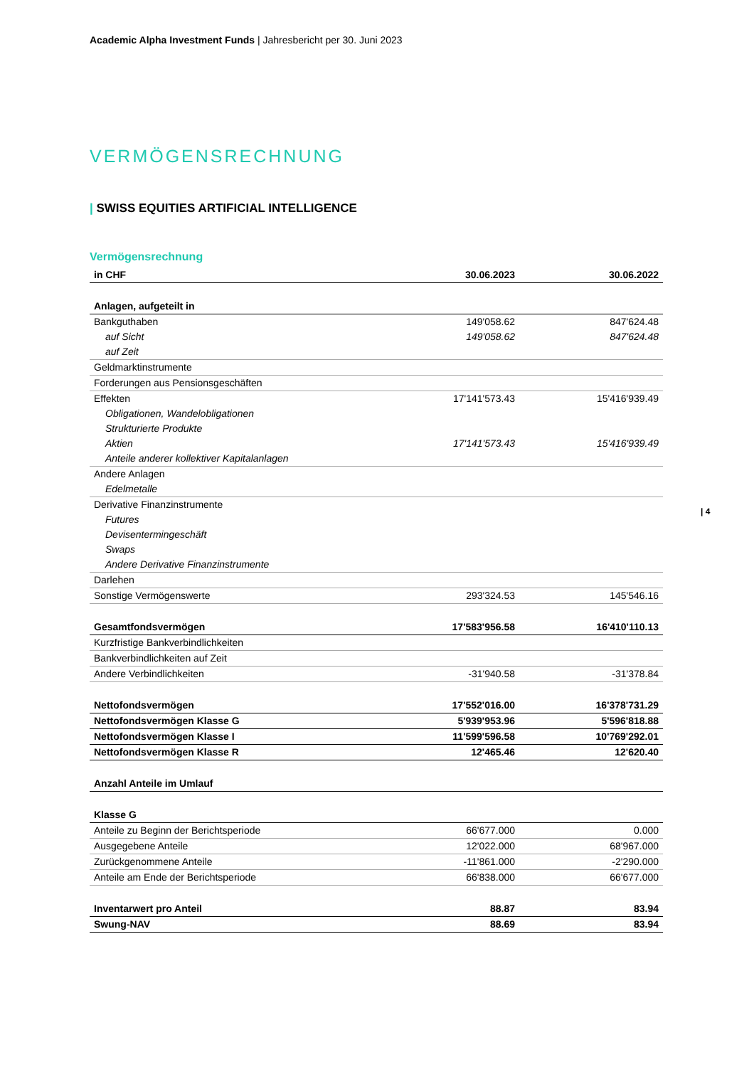Academic Alpha Investment Funds | Jahresbericht per 30. Juni 2023
VERMÖGENSRECHNUNG
| SWISS EQUITIES ARTIFICIAL INTELLIGENCE
Vermögensrechnung
| 4
| in CHF | 30.06.2023 | 30.06.2022 |
| --- | --- | --- |
| Anlagen, aufgeteilt in | | |
| Bankguthaben | 149'058.62 | 847'624.48 |
| auf Sicht | 149'058.62 | 847'624.48 |
| auf Zeit | | |
| Geldmarktinstrumente | | |
| Forderungen aus Pensionsgeschäften | | |
| Effekten | 17'141'573.43 | 15'416'939.49 |
| Obligationen, Wandelobligationen | | |
| Strukturierte Produkte | | |
| Aktien | 17'141'573.43 | 15'416'939.49 |
| Anteile anderer kollektiver Kapitalanlagen | | |
| Andere Anlagen | | |
| Edelmetalle | | |
| Derivative Finanzinstrumente | | |
| Futures | | |
| Devisentermingeschäft | | |
| Swaps | | |
| Andere Derivative Finanzinstrumente | | |
| Darlehen | | |
| Sonstige Vermögenswerte | 293'324.53 | 145'546.16 |
| Gesamtfondsvermögen | 17'583'956.58 | 16'410'110.13 |
| Kurzfristige Bankverbindlichkeiten | | |
| Bankverbindlichkeiten auf Zeit | | |
| Andere Verbindlichkeiten | -31'940.58 | -31'378.84 |
| Nettofondsvermögen | 17'552'016.00 | 16'378'731.29 |
| Nettofondsvermögen Klasse G | 5'939'953.96 | 5'596'818.88 |
| Nettofondsvermögen Klasse I | 11'599'596.58 | 10'769'292.01 |
| Nettofondsvermögen Klasse R | 12'465.46 | 12'620.40 |
| Anzahl Anteile im Umlauf | | |
| Klasse G | | |
| Anteile zu Beginn der Berichtsperiode | 66'677.000 | 0.000 |
| Ausgegebene Anteile | 12'022.000 | 68'967.000 |
| Zurückgenommene Anteile | -11'861.000 | -2'290.000 |
| Anteile am Ende der Berichtsperiode | 66'838.000 | 66'677.000 |
| Inventarwert pro Anteil | 88.87 | 83.94 |
| Swung-NAV | 88.69 | 83.94 |